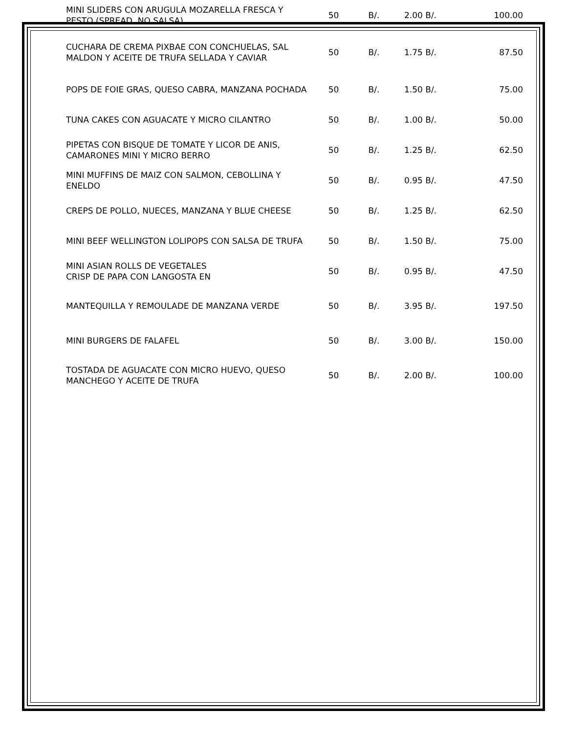| MINI SLIDERS CON ARUGULA MOZARELLA FRESCA Y PESTO (SPREAD, NO SALSA) | 50 | B/. | 2.00 B/. | 100.00 |
| CUCHARA DE CREMA PIXBAE CON CONCHUELAS, SAL MALDON Y ACEITE DE TRUFA SELLADA Y CAVIAR | 50 | B/. | 1.75 B/. | 87.50 |
| POPS DE FOIE GRAS, QUESO CABRA, MANZANA POCHADA | 50 | B/. | 1.50 B/. | 75.00 |
| TUNA CAKES CON AGUACATE Y MICRO CILANTRO | 50 | B/. | 1.00 B/. | 50.00 |
| PIPETAS CON BISQUE DE TOMATE Y LICOR DE ANIS, CAMARONES MINI Y MICRO BERRO | 50 | B/. | 1.25 B/. | 62.50 |
| MINI MUFFINS DE MAIZ CON SALMON, CEBOLLINA Y ENELDO | 50 | B/. | 0.95 B/. | 47.50 |
| CREPS DE POLLO, NUECES, MANZANA Y BLUE CHEESE | 50 | B/. | 1.25 B/. | 62.50 |
| MINI BEEF WELLINGTON LOLIPOPS CON SALSA DE TRUFA | 50 | B/. | 1.50 B/. | 75.00 |
| MINI ASIAN ROLLS DE VEGETALES CRISP DE PAPA CON LANGOSTA EN | 50 | B/. | 0.95 B/. | 47.50 |
| MANTEQUILLA Y REMOULADE DE MANZANA VERDE | 50 | B/. | 3.95 B/. | 197.50 |
| MINI BURGERS DE FALAFEL | 50 | B/. | 3.00 B/. | 150.00 |
| TOSTADA DE AGUACATE CON MICRO HUEVO, QUESO MANCHEGO Y ACEITE DE TRUFA | 50 | B/. | 2.00 B/. | 100.00 |